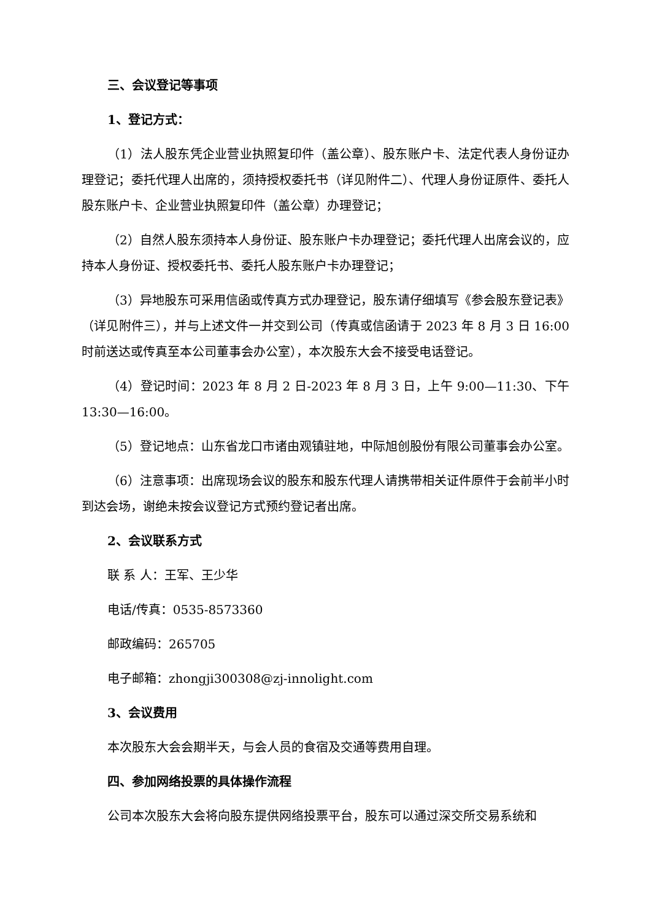三、会议登记等事项
1、登记方式：
（1）法人股东凭企业营业执照复印件（盖公章）、股东账户卡、法定代表人身份证办理登记；委托代理人出席的，须持授权委托书（详见附件二）、代理人身份证原件、委托人股东账户卡、企业营业执照复印件（盖公章）办理登记；
（2）自然人股东须持本人身份证、股东账户卡办理登记；委托代理人出席会议的，应持本人身份证、授权委托书、委托人股东账户卡办理登记；
（3）异地股东可采用信函或传真方式办理登记，股东请仔细填写《参会股东登记表》（详见附件三），并与上述文件一并交到公司（传真或信函请于 2023 年 8 月 3 日 16:00 时前送达或传真至本公司董事会办公室），本次股东大会不接受电话登记。
（4）登记时间：2023 年 8 月 2 日-2023 年 8 月 3 日，上午 9:00—11:30、下午 13:30—16:00。
（5）登记地点：山东省龙口市诸由观镇驻地，中际旭创股份有限公司董事会办公室。
（6）注意事项：出席现场会议的股东和股东代理人请携带相关证件原件于会前半小时到达会场，谢绝未按会议登记方式预约登记者出席。
2、会议联系方式
联 系 人：王军、王少华
电话/传真：0535-8573360
邮政编码：265705
电子邮箱：zhongji300308@zj-innolight.com
3、会议费用
本次股东大会会期半天，与会人员的食宿及交通等费用自理。
四、参加网络投票的具体操作流程
公司本次股东大会将向股东提供网络投票平台，股东可以通过深交所交易系统和